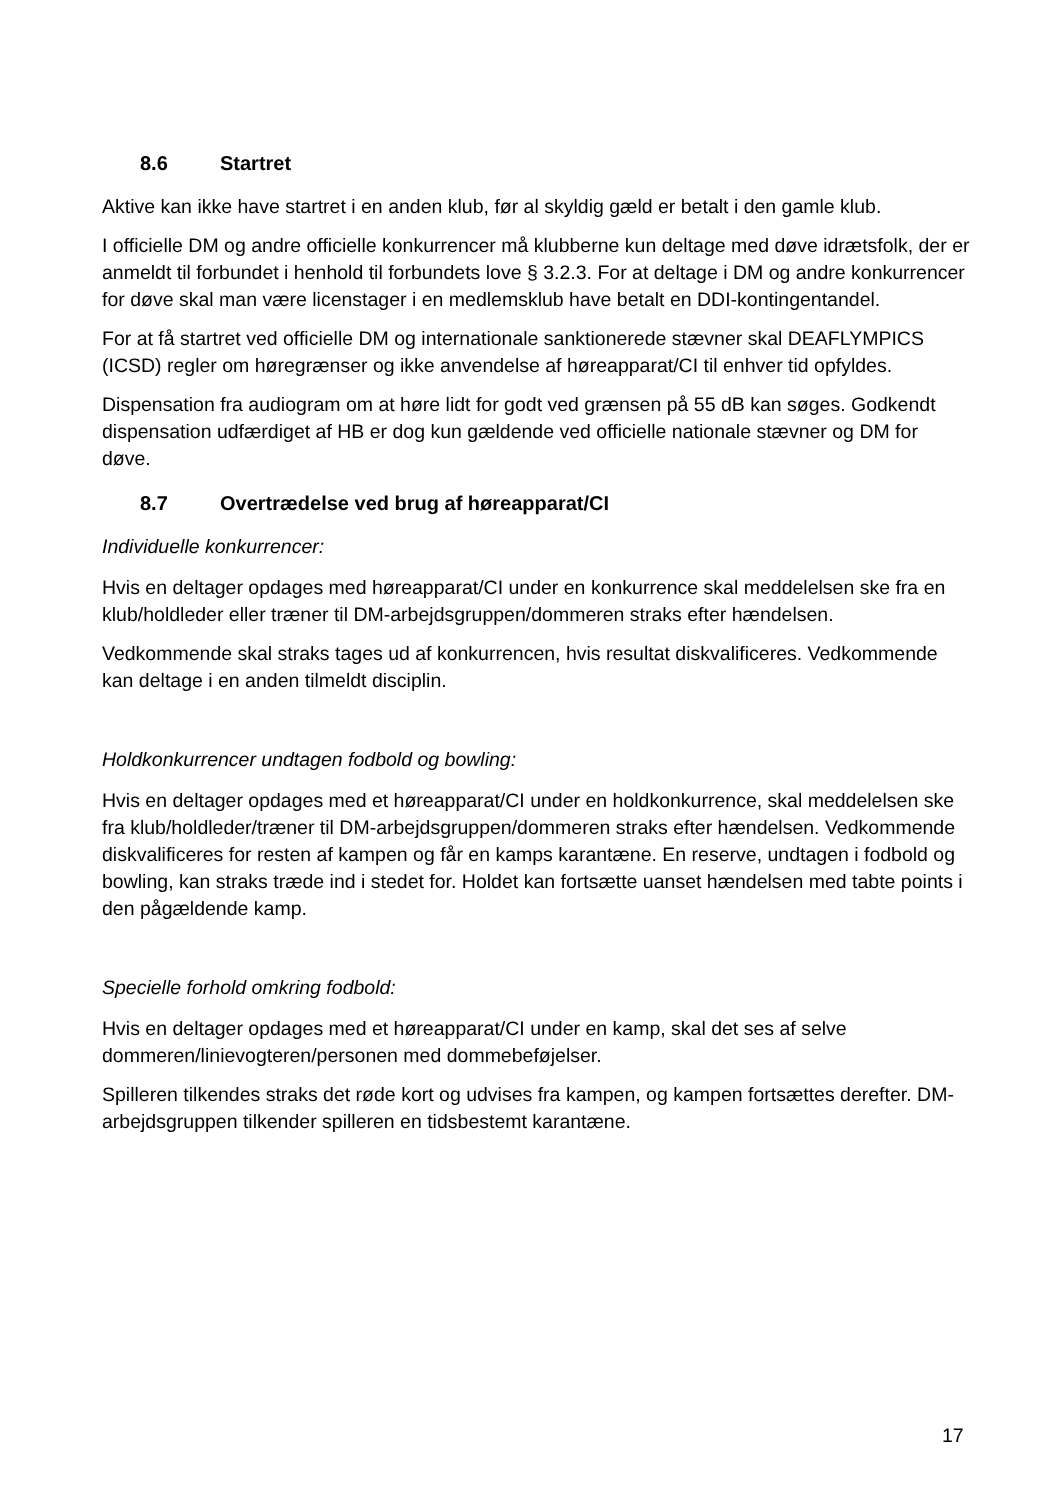8.6 Startret
Aktive kan ikke have startret i en anden klub, før al skyldig gæld er betalt i den gamle klub.
I officielle DM og andre officielle konkurrencer må klubberne kun deltage med døve idrætsfolk, der er anmeldt til forbundet i henhold til forbundets love § 3.2.3. For at deltage i DM og andre konkurrencer for døve skal man være licenstager i en medlemsklub have betalt en DDI-kontingentandel.
For at få startret ved officielle DM og internationale sanktionerede stævner skal DEAFLYMPICS (ICSD) regler om høregrænser og ikke anvendelse af høreapparat/CI til enhver tid opfyldes.
Dispensation fra audiogram om at høre lidt for godt ved grænsen på 55 dB kan søges. Godkendt dispensation udfærdiget af HB er dog kun gældende ved officielle nationale stævner og DM for døve.
8.7 Overtrædelse ved brug af høreapparat/CI
Individuelle konkurrencer:
Hvis en deltager opdages med høreapparat/CI under en konkurrence skal meddelelsen ske fra en klub/holdleder eller træner til DM-arbejdsgruppen/dommeren straks efter hændelsen.
Vedkommende skal straks tages ud af konkurrencen, hvis resultat diskvalificeres. Vedkommende kan deltage i en anden tilmeldt disciplin.
Holdkonkurrencer undtagen fodbold og bowling:
Hvis en deltager opdages med et høreapparat/CI under en holdkonkurrence, skal meddelelsen ske fra klub/holdleder/træner til DM-arbejdsgruppen/dommeren straks efter hændelsen. Vedkommende diskvalificeres for resten af kampen og får en kamps karantæne. En reserve, undtagen i fodbold og bowling, kan straks træde ind i stedet for. Holdet kan fortsætte uanset hændelsen med tabte points i den pågældende kamp.
Specielle forhold omkring fodbold:
Hvis en deltager opdages med et høreapparat/CI under en kamp, skal det ses af selve dommeren/linievogteren/personen med dommebeføjelser.
Spilleren tilkendes straks det røde kort og udvises fra kampen, og kampen fortsættes derefter. DM- arbejdsgruppen tilkender spilleren en tidsbestemt karantæne.
17